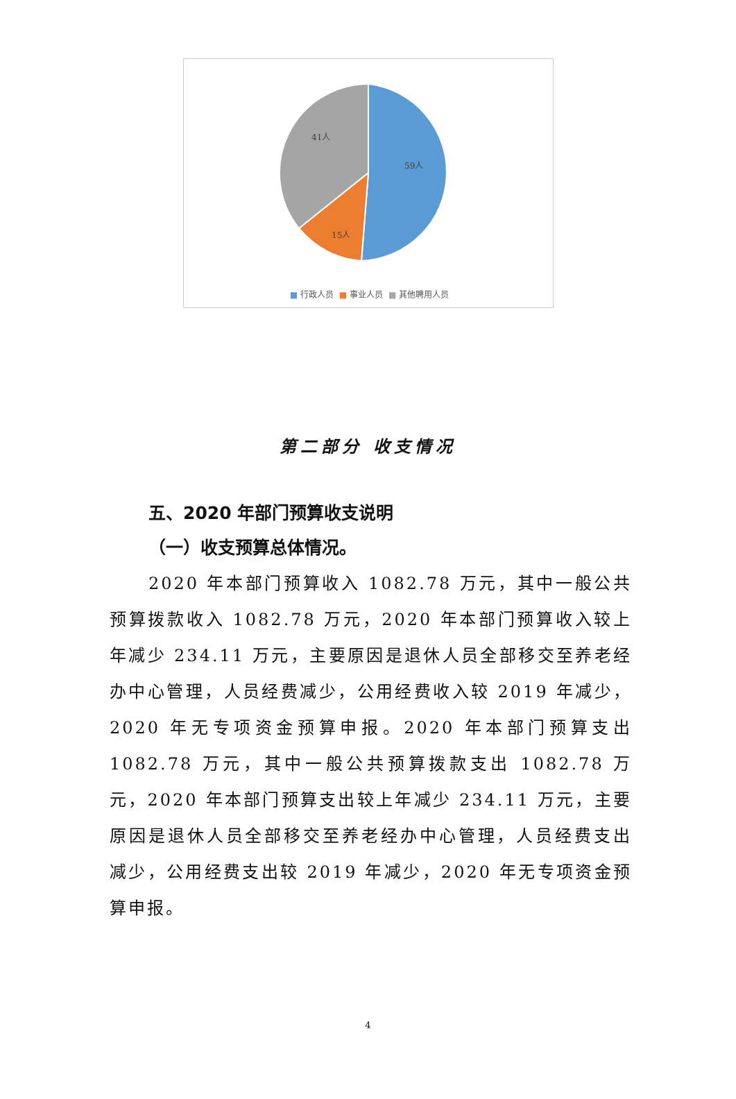59人
15人
41人
■ 行政人员 ■ 事业人员 ■ 其他聘用人员
第二部分 收支情况
五、2020 年部门预算收支说明
（一）收支预算总体情况。
2020 年本部门预算收入 1082.78 万元，其中一般公共预算拨款收入 1082.78 万元，2020 年本部门预算收入较上年减少 234.11 万元，主要原因是退休人员全部移交至养老经办中心管理，人员经费减少，公用经费收入较 2019 年减少，2020 年无专项资金预算申报。2020 年本部门预算支出 1082.78 万元，其中一般公共预算拨款支出 1082.78 万元，2020 年本部门预算支出较上年减少 234.11 万元，主要原因是退休人员全部移交至养老经办中心管理，人员经费支出减少，公用经费支出较 2019 年减少，2020 年无专项资金预算申报。
4